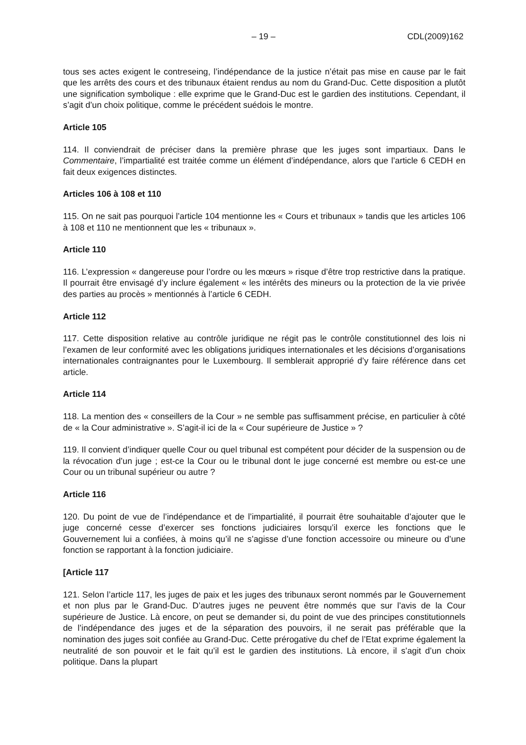– 19 – CDL(2009)162
tous ses actes exigent le contreseing, l’indépendance de la justice n’était pas mise en cause par le fait que les arrêts des cours et des tribunaux étaient rendus au nom du Grand-Duc. Cette disposition a plutôt une signification symbolique : elle exprime que le Grand-Duc est le gardien des institutions. Cependant, il s’agit d’un choix politique, comme le précédent suédois le montre.
Article 105
114. Il conviendrait de préciser dans la première phrase que les juges sont impartiaux. Dans le Commentaire, l’impartialité est traitée comme un élément d’indépendance, alors que l’article 6 CEDH en fait deux exigences distinctes.
Articles 106 à 108 et 110
115. On ne sait pas pourquoi l’article 104 mentionne les « Cours et tribunaux » tandis que les articles 106 à 108 et 110 ne mentionnent que les « tribunaux ».
Article 110
116. L’expression « dangereuse pour l’ordre ou les mœurs » risque d’être trop restrictive dans la pratique. Il pourrait être envisagé d’y inclure également « les intérêts des mineurs ou la protection de la vie privée des parties au procès » mentionnés à l’article 6 CEDH.
Article 112
117. Cette disposition relative au contrôle juridique ne régit pas le contrôle constitutionnel des lois ni l’examen de leur conformité avec les obligations juridiques internationales et les décisions d’organisations internationales contraignantes pour le Luxembourg. Il semblerait approprié d’y faire référence dans cet article.
Article 114
118. La mention des « conseillers de la Cour » ne semble pas suffisamment précise, en particulier à côté de « la Cour administrative ». S’agit-il ici de la « Cour supérieure de Justice » ?
119. Il convient d’indiquer quelle Cour ou quel tribunal est compétent pour décider de la suspension ou de la révocation d’un juge ; est-ce la Cour ou le tribunal dont le juge concerné est membre ou est-ce une Cour ou un tribunal supérieur ou autre ?
Article 116
120. Du point de vue de l’indépendance et de l’impartialité, il pourrait être souhaitable d’ajouter que le juge concerné cesse d’exercer ses fonctions judiciaires lorsqu’il exerce les fonctions que le Gouvernement lui a confiées, à moins qu’il ne s’agisse d’une fonction accessoire ou mineure ou d’une fonction se rapportant à la fonction judiciaire.
[Article 117
121. Selon l’article 117, les juges de paix et les juges des tribunaux seront nommés par le Gouvernement et non plus par le Grand-Duc. D’autres juges ne peuvent être nommés que sur l’avis de la Cour supérieure de Justice. Là encore, on peut se demander si, du point de vue des principes constitutionnels de l’indépendance des juges et de la séparation des pouvoirs, il ne serait pas préférable que la nomination des juges soit confiée au Grand-Duc. Cette prérogative du chef de l’Etat exprime également la neutralité de son pouvoir et le fait qu’il est le gardien des institutions. Là encore, il s’agit d’un choix politique. Dans la plupart